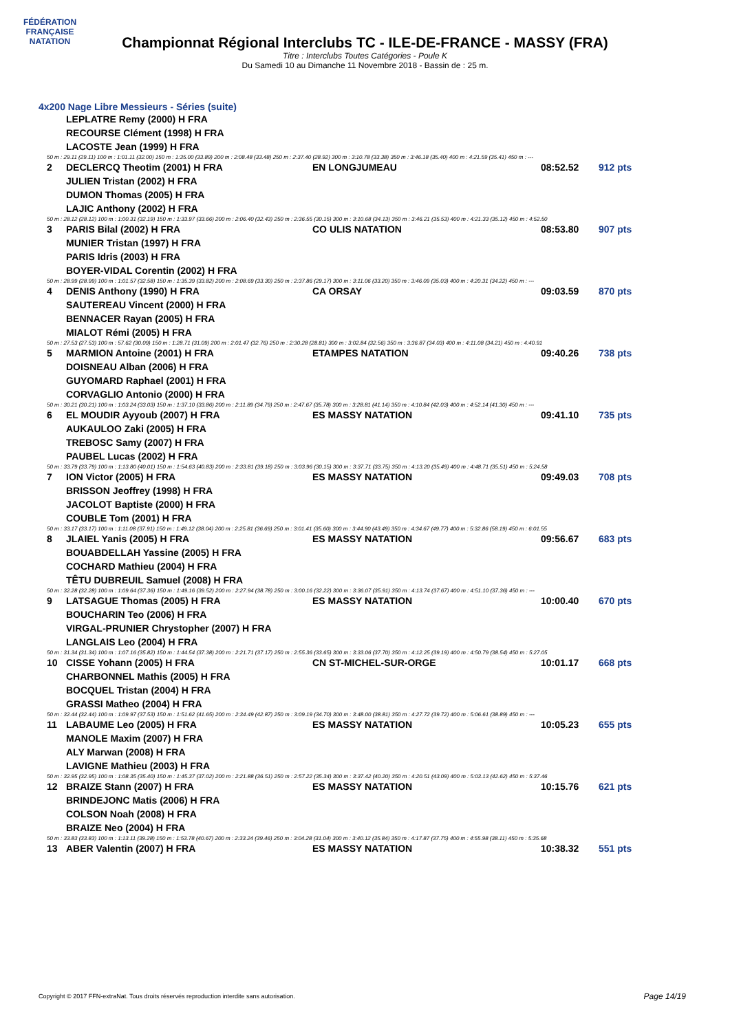FÉDÉRATION FRANÇAISE
NATATION
Championnat Régional Interclubs TC - ILE-DE-FRANCE - MASSY (FRA)
Titre : Interclubs Toutes Catégories - Poule K
Du Samedi 10 au Dimanche 11 Novembre 2018 - Bassin de : 25 m.
4x200 Nage Libre Messieurs - Séries (suite)
| | LEPLATRE Remy (2000) H FRA | | | |
| | RECOURSE Clément (1998) H FRA | | | |
| | LACOSTE Jean (1999) H FRA | | | |
| 50 m : 29.11 (29.11) 100 m : 1:01.11 (32.00) 150 m : 1:35.00 (33.89) 200 m : 2:08.48 (33.48) 250 m : 2:37.40 (28.92) 300 m : 3:10.78 (33.38) 350 m : 3:46.18 (35.40) 400 m : 4:21.59 (35.41) 450 m : --- | | | | |
| 2 | DECLERCQ Theotim (2001) H FRA | EN LONGJUMEAU | 08:52.52 | 912 pts |
| | JULIEN Tristan (2002) H FRA | | | |
| | DUMON Thomas (2005) H FRA | | | |
| | LAJIC Anthony (2002) H FRA | | | |
| 50 m : 28.12 (28.12) 100 m : 1:00.31 (32.19) 150 m : 1:33.97 (33.66) 200 m : 2:06.40 (32.43) 250 m : 2:36.55 (30.15) 300 m : 3:10.68 (34.13) 350 m : 3:46.21 (35.53) 400 m : 4:21.33 (35.12) 450 m : 4:52.50 | | | | |
| 3 | PARIS Bilal (2002) H FRA | CO ULIS NATATION | 08:53.80 | 907 pts |
| | MUNIER Tristan (1997) H FRA | | | |
| | PARIS Idris (2003) H FRA | | | |
| | BOYER-VIDAL Corentin (2002) H FRA | | | |
| 50 m : 28.99 (28.99) 100 m : 1:01.57 (32.58) 150 m : 1:35.39 (33.82) 200 m : 2:08.69 (33.30) 250 m : 2:37.86 (29.17) 300 m : 3:11.06 (33.20) 350 m : 3:46.09 (35.03) 400 m : 4:20.31 (34.22) 450 m : --- | | | | |
| 4 | DENIS Anthony (1990) H FRA | CA ORSAY | 09:03.59 | 870 pts |
| | SAUTEREAU Vincent (2000) H FRA | | | |
| | BENNACER Rayan (2005) H FRA | | | |
| | MIALOT Rémi (2005) H FRA | | | |
| 50 m : 27.53 (27.53) 100 m : 57.62 (30.09) 150 m : 1:28.71 (31.09) 200 m : 2:01.47 (32.76) 250 m : 2:30.28 (28.81) 300 m : 3:02.84 (32.56) 350 m : 3:36.87 (34.03) 400 m : 4:11.08 (34.21) 450 m : 4:40.91 | | | | |
| 5 | MARMION Antoine (2001) H FRA | ETAMPES NATATION | 09:40.26 | 738 pts |
| | DOISNEAU Alban (2006) H FRA | | | |
| | GUYOMARD Raphael (2001) H FRA | | | |
| | CORVAGLIO Antonio (2000) H FRA | | | |
| 50 m : 30.21 (30.21) 100 m : 1:03.24 (33.03) 150 m : 1:37.10 (33.86) 200 m : 2:11.89 (34.79) 250 m : 2:47.67 (35.78) 300 m : 3:28.81 (41.14) 350 m : 4:10.84 (42.03) 400 m : 4:52.14 (41.30) 450 m : --- | | | | |
| 6 | EL MOUDIR Ayyoub (2007) H FRA | ES MASSY NATATION | 09:41.10 | 735 pts |
| | AUKAULOO Zaki (2005) H FRA | | | |
| | TREBOSC Samy (2007) H FRA | | | |
| | PAUBEL Lucas (2002) H FRA | | | |
| 50 m : 33.79 (33.79) 100 m : 1:13.80 (40.01) 150 m : 1:54.63 (40.83) 200 m : 2:33.81 (39.18) 250 m : 3:03.96 (30.15) 300 m : 3:37.71 (33.75) 350 m : 4:13.20 (35.49) 400 m : 4:48.71 (35.51) 450 m : 5:24.58 | | | | |
| 7 | ION Victor (2005) H FRA | ES MASSY NATATION | 09:49.03 | 708 pts |
| | BRISSON Jeoffrey (1998) H FRA | | | |
| | JACOLOT Baptiste (2000) H FRA | | | |
| | COUBLE Tom (2001) H FRA | | | |
| 50 m : 33.17 (33.17) 100 m : 1:11.08 (37.91) 150 m : 1:49.12 (38.04) 200 m : 2:25.81 (36.69) 250 m : 3:01.41 (35.60) 300 m : 3:44.90 (43.49) 350 m : 4:34.67 (49.77) 400 m : 5:32.86 (58.19) 450 m : 6:01.55 | | | | |
| 8 | JLAIEL Yanis (2005) H FRA | ES MASSY NATATION | 09:56.67 | 683 pts |
| | BOUABDELLAH Yassine (2005) H FRA | | | |
| | COCHARD Mathieu (2004) H FRA | | | |
| | TÊTU DUBREUIL Samuel (2008) H FRA | | | |
| 50 m : 32.28 (32.28) 100 m : 1:09.64 (37.36) 150 m : 1:49.16 (39.52) 200 m : 2:27.94 (38.78) 250 m : 3:00.16 (32.22) 300 m : 3:36.07 (35.91) 350 m : 4:13.74 (37.67) 400 m : 4:51.10 (37.36) 450 m : --- | | | | |
| 9 | LATSAGUE Thomas (2005) H FRA | ES MASSY NATATION | 10:00.40 | 670 pts |
| | BOUCHARIN Teo (2006) H FRA | | | |
| | VIRGAL-PRUNIER Chrystopher (2007) H FRA | | | |
| | LANGLAIS Leo (2004) H FRA | | | |
| 50 m : 31.34 (31.34) 100 m : 1:07.16 (35.82) 150 m : 1:44.54 (37.38) 200 m : 2:21.71 (37.17) 250 m : 2:55.36 (33.65) 300 m : 3:33.06 (37.70) 350 m : 4:12.25 (39.19) 400 m : 4:50.79 (38.54) 450 m : 5:27.05 | | | | |
| 10 | CISSE Yohann (2005) H FRA | CN ST-MICHEL-SUR-ORGE | 10:01.17 | 668 pts |
| | CHARBONNEL Mathis (2005) H FRA | | | |
| | BOCQUEL Tristan (2004) H FRA | | | |
| | GRASSI Matheo (2004) H FRA | | | |
| 50 m : 32.44 (32.44) 100 m : 1:09.97 (37.53) 150 m : 1:51.62 (41.65) 200 m : 2:34.49 (42.87) 250 m : 3:09.19 (34.70) 300 m : 3:48.00 (38.81) 350 m : 4:27.72 (39.72) 400 m : 5:06.61 (38.89) 450 m : --- | | | | |
| 11 | LABAUME Leo (2005) H FRA | ES MASSY NATATION | 10:05.23 | 655 pts |
| | MANOLE Maxim (2007) H FRA | | | |
| | ALY Marwan (2008) H FRA | | | |
| | LAVIGNE Mathieu (2003) H FRA | | | |
| 50 m : 32.95 (32.95) 100 m : 1:08.35 (35.40) 150 m : 1:45.37 (37.02) 200 m : 2:21.88 (36.51) 250 m : 2:57.22 (35.34) 300 m : 3:37.42 (40.20) 350 m : 4:20.51 (43.09) 400 m : 5:03.13 (42.62) 450 m : 5:37.46 | | | | |
| 12 | BRAIZE Stann (2007) H FRA | ES MASSY NATATION | 10:15.76 | 621 pts |
| | BRINDEJONC Matis (2006) H FRA | | | |
| | COLSON Noah (2008) H FRA | | | |
| | BRAIZE Neo (2004) H FRA | | | |
| 50 m : 33.83 (33.83) 100 m : 1:13.11 (39.28) 150 m : 1:53.78 (40.67) 200 m : 2:33.24 (39.46) 250 m : 3:04.28 (31.04) 300 m : 3:40.12 (35.84) 350 m : 4:17.87 (37.75) 400 m : 4:55.98 (38.11) 450 m : 5:35.68 | | | | |
| 13 | ABER Valentin (2007) H FRA | ES MASSY NATATION | 10:38.32 | 551 pts |
Copyright © 2017 FFN-extraNat. Tous droits réservés reproduction interdite sans autorisation.
Page 14/19